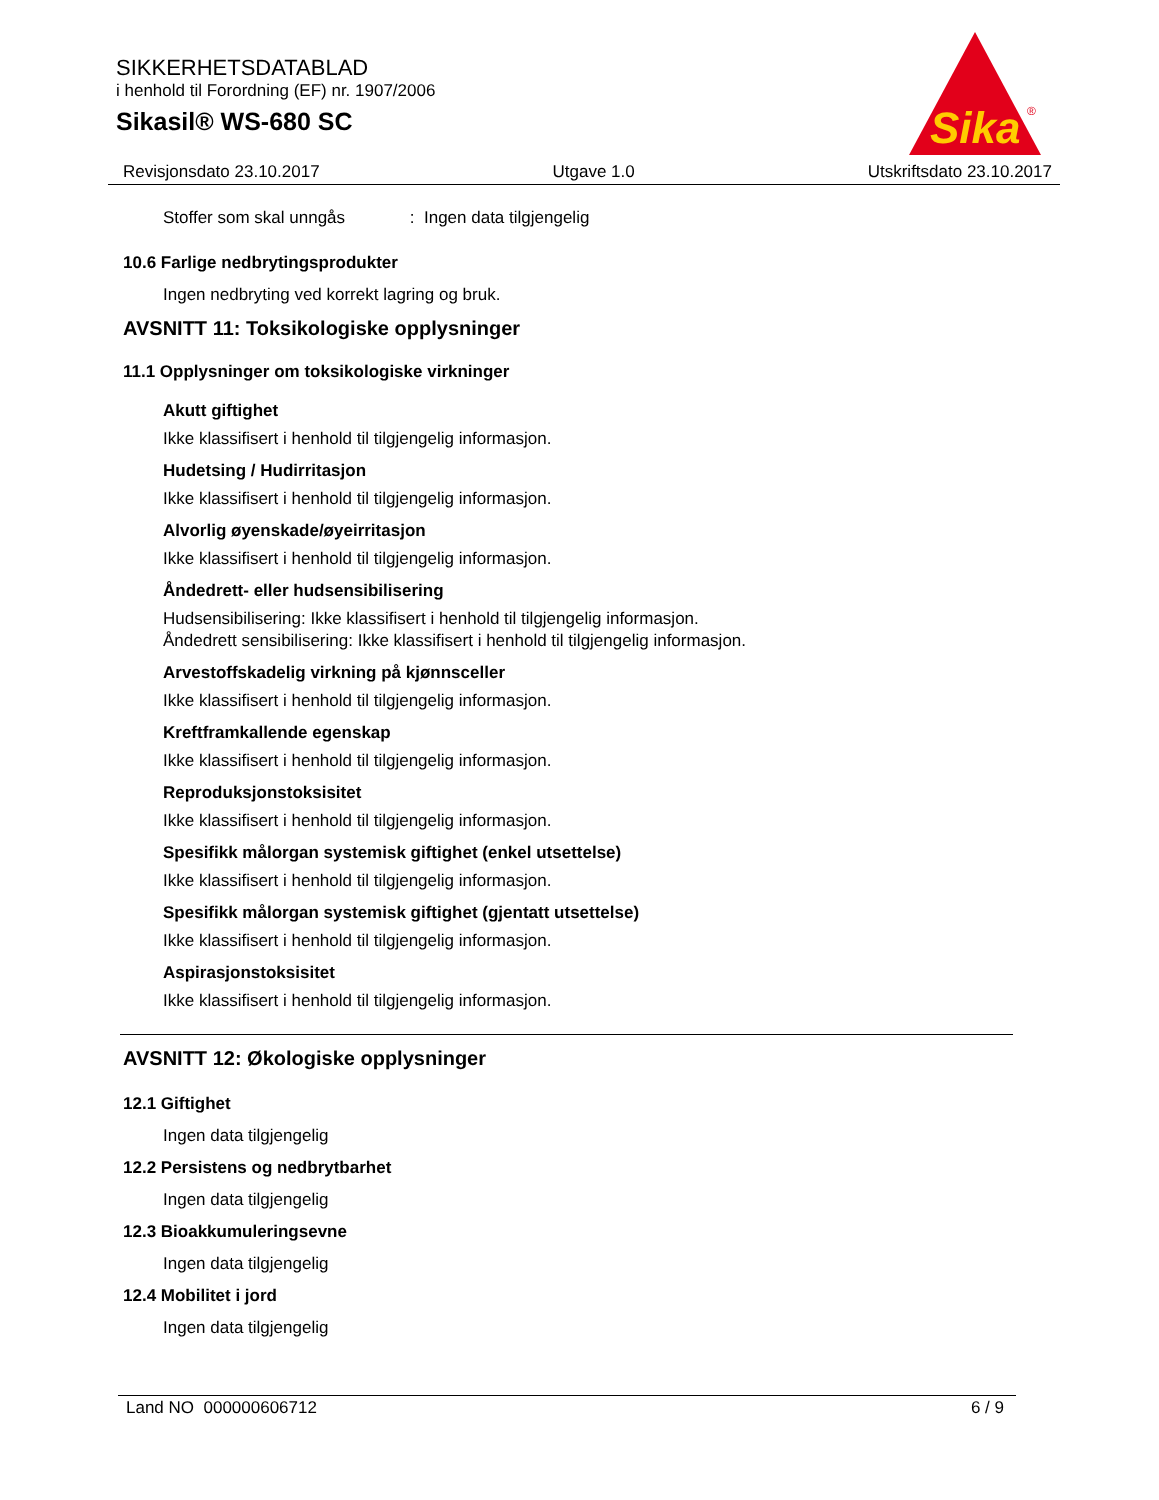SIKKERHETSDATABLAD
i henhold til Forordning (EF) nr. 1907/2006
Sikasil® WS-680 SC
Sika
®
Revisjonsdato 23.10.2017 Utgave 1.0 Utskriftsdato 23.10.2017
Stoffer som skal unngås : Ingen data tilgjengelig
10.6 Farlige nedbrytingsprodukter
Ingen nedbryting ved korrekt lagring og bruk.
AVSNITT 11: Toksikologiske opplysninger
11.1 Opplysninger om toksikologiske virkninger
Akutt giftighet
Ikke klassifisert i henhold til tilgjengelig informasjon.
Hudetsing / Hudirritasjon
Ikke klassifisert i henhold til tilgjengelig informasjon.
Alvorlig øyenskade/øyeirritasjon
Ikke klassifisert i henhold til tilgjengelig informasjon.
Åndedrett- eller hudsensibilisering
Hudsensibilisering: Ikke klassifisert i henhold til tilgjengelig informasjon.
Åndedrett sensibilisering: Ikke klassifisert i henhold til tilgjengelig informasjon.
Arvestoffskadelig virkning på kjønnsceller
Ikke klassifisert i henhold til tilgjengelig informasjon.
Kreftframkallende egenskap
Ikke klassifisert i henhold til tilgjengelig informasjon.
Reproduksjonstoksisitet
Ikke klassifisert i henhold til tilgjengelig informasjon.
Spesifikk målorgan systemisk giftighet (enkel utsettelse)
Ikke klassifisert i henhold til tilgjengelig informasjon.
Spesifikk målorgan systemisk giftighet (gjentatt utsettelse)
Ikke klassifisert i henhold til tilgjengelig informasjon.
Aspirasjonstoksisitet
Ikke klassifisert i henhold til tilgjengelig informasjon.
AVSNITT 12: Økologiske opplysninger
12.1 Giftighet
Ingen data tilgjengelig
12.2 Persistens og nedbrytbarhet
Ingen data tilgjengelig
12.3 Bioakkumuleringsevne
Ingen data tilgjengelig
12.4 Mobilitet i jord
Ingen data tilgjengelig
Land NO 000000606712 6 / 9